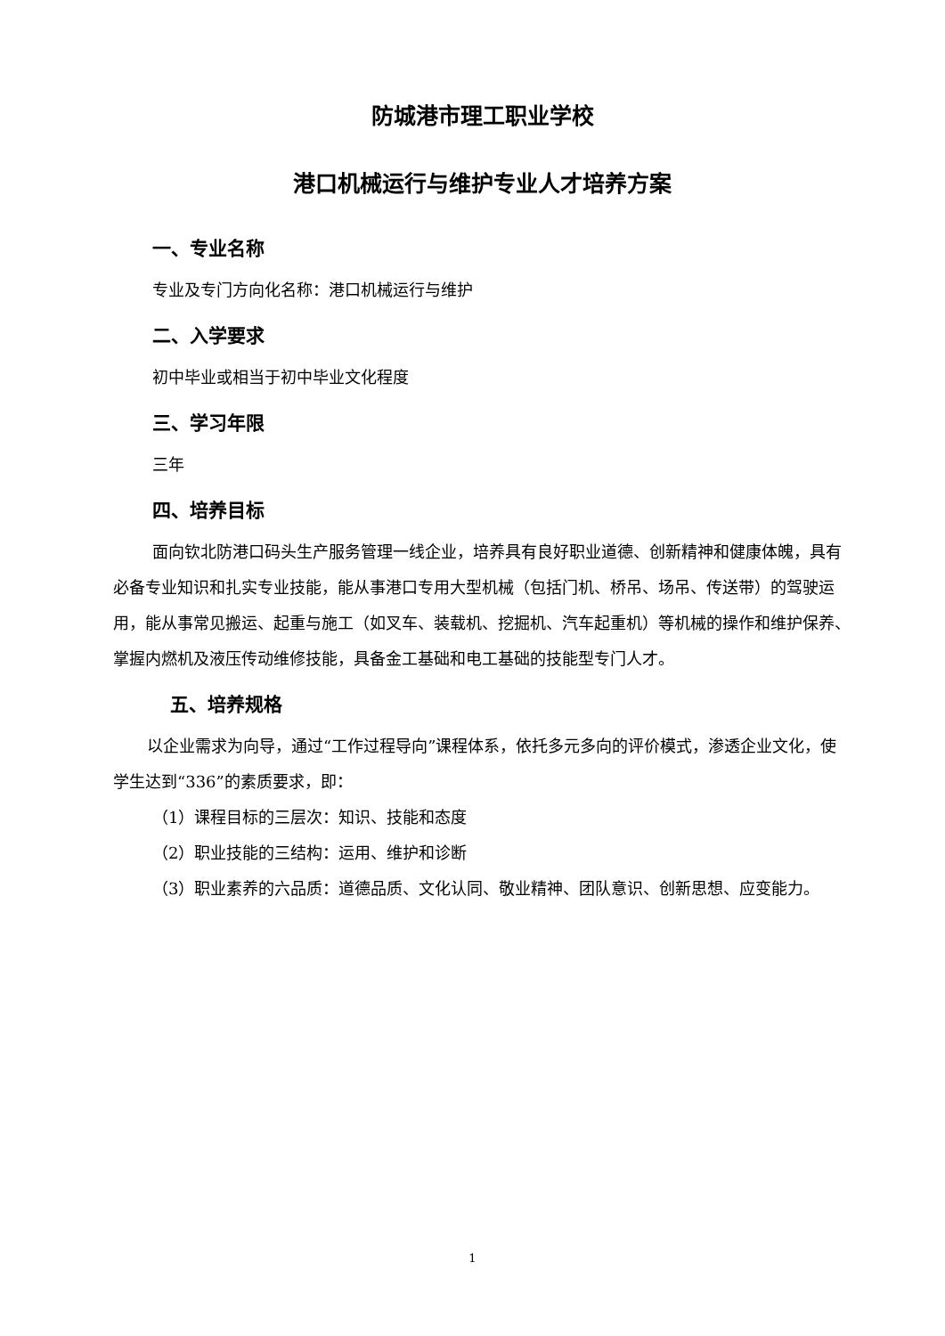防城港市理工职业学校
港口机械运行与维护专业人才培养方案
一、专业名称
专业及专门方向化名称：港口机械运行与维护
二、入学要求
初中毕业或相当于初中毕业文化程度
三、学习年限
三年
四、培养目标
面向钦北防港口码头生产服务管理一线企业，培养具有良好职业道德、创新精神和健康体魄，具有必备专业知识和扎实专业技能，能从事港口专用大型机械（包括门机、桥吊、场吊、传送带）的驾驶运用，能从事常见搬运、起重与施工（如叉车、装载机、挖掘机、汽车起重机）等机械的操作和维护保养、掌握内燃机及液压传动维修技能，具备金工基础和电工基础的技能型专门人才。
五、培养规格
以企业需求为向导，通过“工作过程导向”课程体系，依托多元多向的评价模式，渗透企业文化，使学生达到“336”的素质要求，即：
（1）课程目标的三层次：知识、技能和态度
（2）职业技能的三结构：运用、维护和诊断
（3）职业素养的六品质：道德品质、文化认同、敬业精神、团队意识、创新思想、应变能力。
1